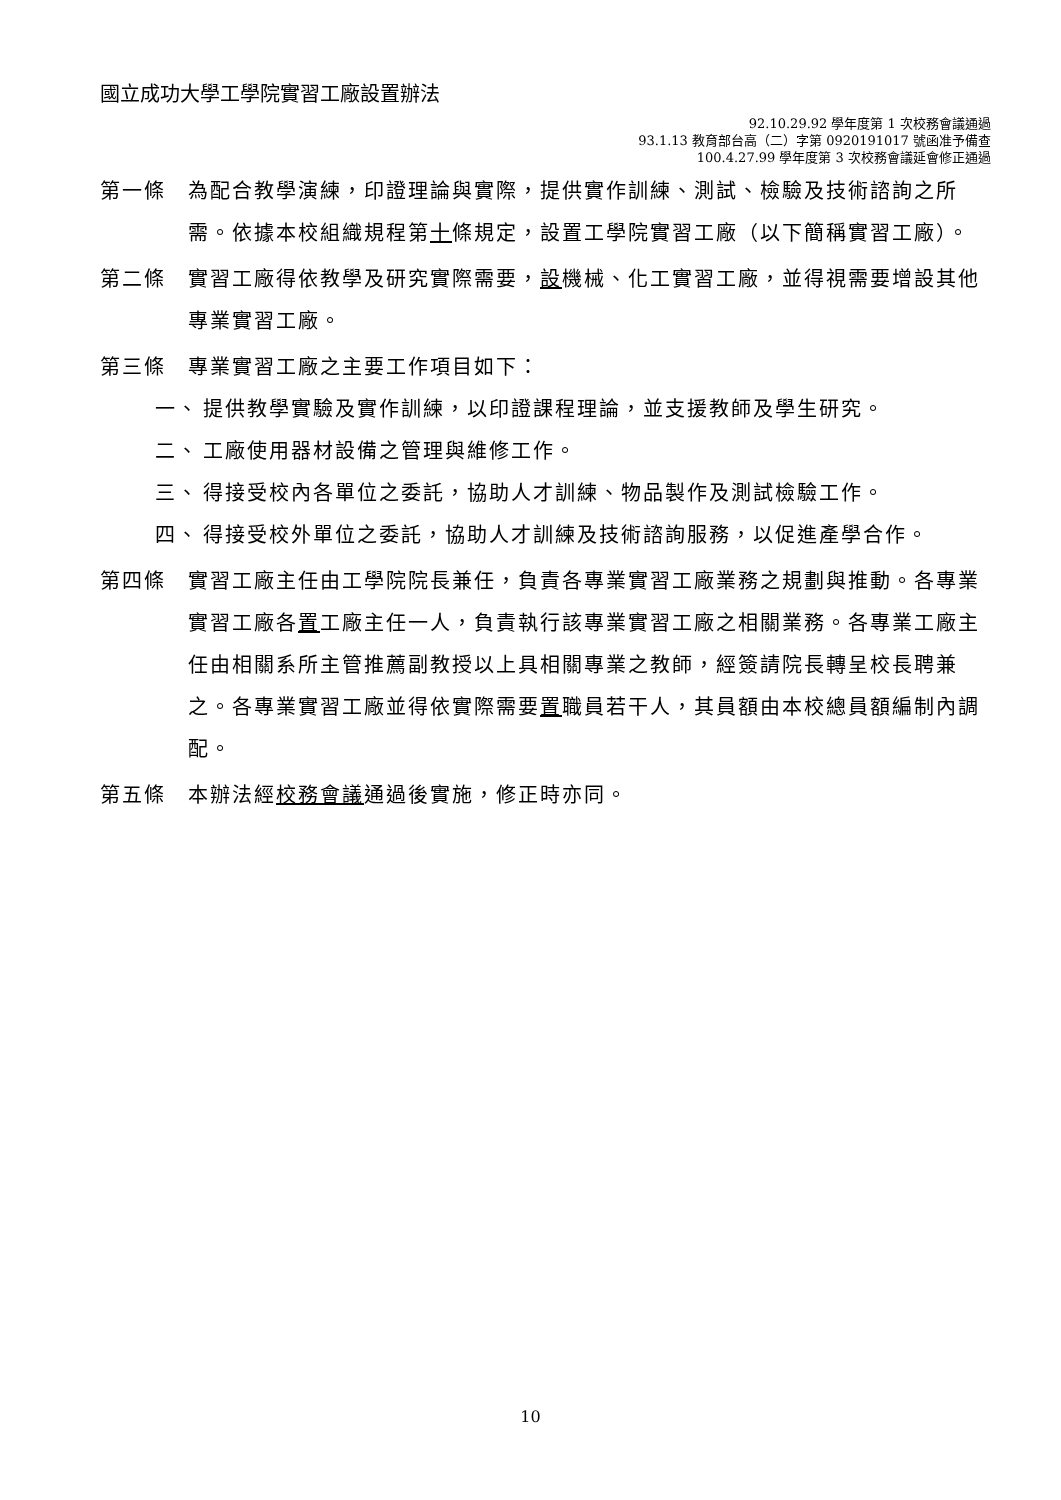國立成功大學工學院實習工廠設置辦法
92.10.29.92 學年度第 1 次校務會議通過
93.1.13 教育部台高（二）字第 0920191017 號函准予備查
100.4.27.99 學年度第 3 次校務會議延會修正通過
第一條 為配合教學演練，印證理論與實際，提供實作訓練、測試、檢驗及技術諮詢之所需。依據本校組織規程第十條規定，設置工學院實習工廠（以下簡稱實習工廠）。
第二條 實習工廠得依教學及研究實際需要，設機械、化工實習工廠，並得視需要增設其他專業實習工廠。
第三條 專業實習工廠之主要工作項目如下：
一、 提供教學實驗及實作訓練，以印證課程理論，並支援教師及學生研究。
二、 工廠使用器材設備之管理與維修工作。
三、 得接受校內各單位之委託，協助人才訓練、物品製作及測試檢驗工作。
四、 得接受校外單位之委託，協助人才訓練及技術諮詢服務，以促進產學合作。
第四條 實習工廠主任由工學院院長兼任，負責各專業實習工廠業務之規劃與推動。各專業實習工廠各置工廠主任一人，負責執行該專業實習工廠之相關業務。各專業工廠主任由相關系所主管推薦副教授以上具相關專業之教師，經簽請院長轉呈校長聘兼之。各專業實習工廠並得依實際需要置職員若干人，其員額由本校總員額編制內調配。
第五條 本辦法經校務會議通過後實施，修正時亦同。
10